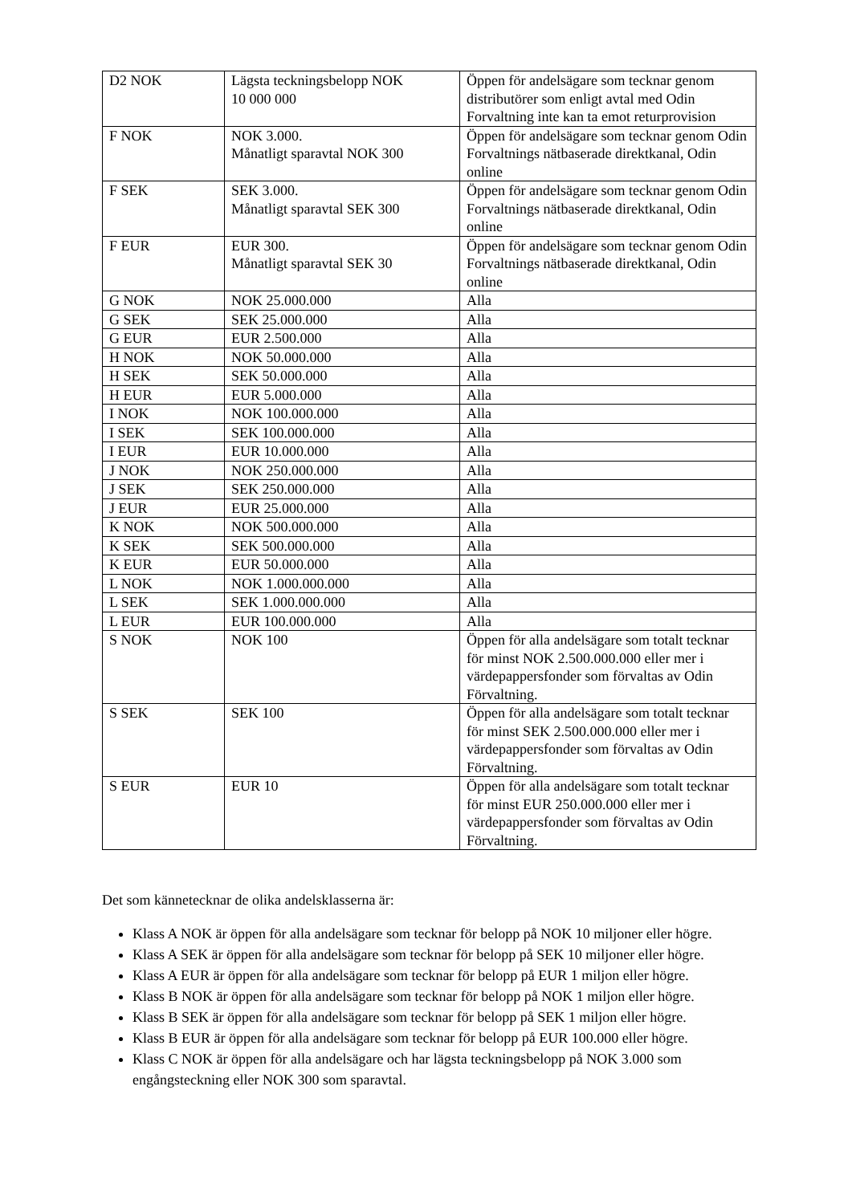| D2 NOK | Lägsta teckningsbelopp NOK 10 000 000 | Öppen för andelsägare som tecknar genom distributörer som enligt avtal med Odin Forvaltning inte kan ta emot returprovision |
| F NOK | NOK 3.000. Månatligt sparavtal NOK 300 | Öppen för andelsägare som tecknar genom Odin Forvaltnings nätbaserade direktkanal, Odin online |
| F SEK | SEK 3.000. Månatligt sparavtal SEK 300 | Öppen för andelsägare som tecknar genom Odin Forvaltnings nätbaserade direktkanal, Odin online |
| F EUR | EUR 300. Månatligt sparavtal SEK 30 | Öppen för andelsägare som tecknar genom Odin Forvaltnings nätbaserade direktkanal, Odin online |
| G NOK | NOK 25.000.000 | Alla |
| G SEK | SEK 25.000.000 | Alla |
| G EUR | EUR 2.500.000 | Alla |
| H NOK | NOK 50.000.000 | Alla |
| H SEK | SEK 50.000.000 | Alla |
| H EUR | EUR 5.000.000 | Alla |
| I NOK | NOK 100.000.000 | Alla |
| I SEK | SEK 100.000.000 | Alla |
| I EUR | EUR 10.000.000 | Alla |
| J NOK | NOK 250.000.000 | Alla |
| J SEK | SEK 250.000.000 | Alla |
| J EUR | EUR 25.000.000 | Alla |
| K NOK | NOK 500.000.000 | Alla |
| K SEK | SEK 500.000.000 | Alla |
| K EUR | EUR 50.000.000 | Alla |
| L NOK | NOK 1.000.000.000 | Alla |
| L SEK | SEK 1.000.000.000 | Alla |
| L EUR | EUR 100.000.000 | Alla |
| S NOK | NOK 100 | Öppen för alla andelsägare som totalt tecknar för minst NOK 2.500.000.000 eller mer i värdepappersfonder som förvaltas av Odin Förvaltning. |
| S SEK | SEK 100 | Öppen för alla andelsägare som totalt tecknar för minst SEK 2.500.000.000 eller mer i värdepappersfonder som förvaltas av Odin Förvaltning. |
| S EUR | EUR 10 | Öppen för alla andelsägare som totalt tecknar för minst EUR 250.000.000 eller mer i värdepappersfonder som förvaltas av Odin Förvaltning. |
Det som kännetecknar de olika andelsklasserna är:
Klass A NOK är öppen för alla andelsägare som tecknar för belopp på NOK 10 miljoner eller högre.
Klass A SEK är öppen för alla andelsägare som tecknar för belopp på SEK 10 miljoner eller högre.
Klass A EUR är öppen för alla andelsägare som tecknar för belopp på EUR 1 miljon eller högre.
Klass B NOK är öppen för alla andelsägare som tecknar för belopp på NOK 1 miljon eller högre.
Klass B SEK är öppen för alla andelsägare som tecknar för belopp på SEK 1 miljon eller högre.
Klass B EUR är öppen för alla andelsägare som tecknar för belopp på EUR 100.000 eller högre.
Klass C NOK är öppen för alla andelsägare och har lägsta teckningsbelopp på NOK 3.000 som engångsteckning eller NOK 300 som sparavtal.